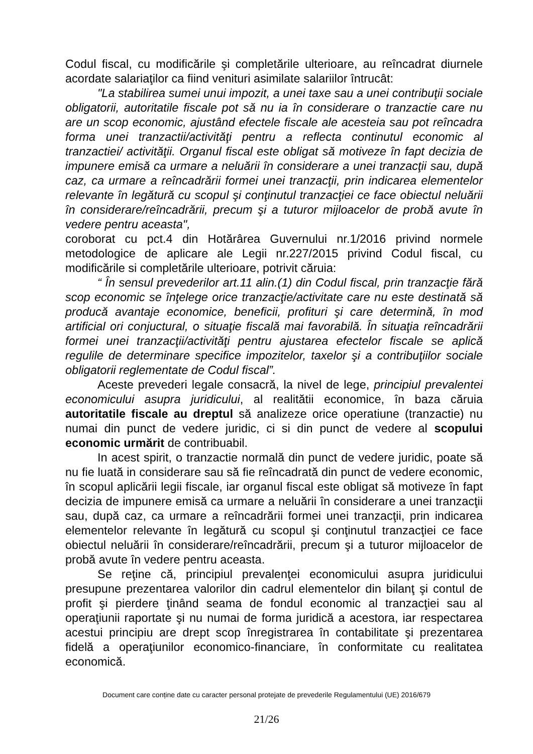Codul fiscal, cu modificările şi completările ulterioare, au reîncadrat diurnele acordate salariaţilor ca fiind venituri asimilate salariilor întrucât:
"La stabilirea sumei unui impozit, a unei taxe sau a unei contribuţii sociale obligatorii, autoritatile fiscale pot să nu ia în considerare o tranzactie care nu are un scop economic, ajustând efectele fiscale ale acesteia sau pot reîncadra forma unei tranzactii/activităţi pentru a reflecta continutul economic al tranzactiei/ activităţii. Organul fiscal este obligat să motiveze în fapt decizia de impunere emisă ca urmare a neluării în considerare a unei tranzacţii sau, după caz, ca urmare a reîncadrării formei unei tranzacţii, prin indicarea elementelor relevante în legătură cu scopul şi conţinutul tranzacţiei ce face obiectul neluării în considerare/reîncadrării, precum şi a tuturor mijloacelor de probă avute în vedere pentru aceasta",
coroborat cu pct.4 din Hotărârea Guvernului nr.1/2016 privind normele metodologice de aplicare ale Legii nr.227/2015 privind Codul fiscal, cu modificările si completările ulterioare, potrivit căruia:
“ În sensul prevederilor art.11 alin.(1) din Codul fiscal, prin tranzacţie fără scop economic se înţelege orice tranzacţie/activitate care nu este destinată să producă avantaje economice, beneficii, profituri şi care determină, în mod artificial ori conjuctural, o situaţie fiscală mai favorabilă. În situaţia reîncadrării formei unei tranzacţii/activităţi pentru ajustarea efectelor fiscale se aplică regulile de determinare specifice impozitelor, taxelor şi a contribuţiilor sociale obligatorii reglementate de Codul fiscal”.
Aceste prevederi legale consacră, la nivel de lege, principiul prevalentei economicului asupra juridicului, al realitătii economice, în baza căruia autoritatile fiscale au dreptul să analizeze orice operatiune (tranzactie) nu numai din punct de vedere juridic, ci si din punct de vedere al scopului economic urmărit de contribuabil.
In acest spirit, o tranzactie normală din punct de vedere juridic, poate să nu fie luată in considerare sau să fie reîncadrată din punct de vedere economic, în scopul aplicării legii fiscale, iar organul fiscal este obligat să motiveze în fapt decizia de impunere emisă ca urmare a neluării în considerare a unei tranzacţii sau, după caz, ca urmare a reîncadrării formei unei tranzacţii, prin indicarea elementelor relevante în legătură cu scopul şi conţinutul tranzacţiei ce face obiectul neluării în considerare/reîncadrării, precum şi a tuturor mijloacelor de probă avute în vedere pentru aceasta.
Se reţine că, principiul prevalenţei economicului asupra juridicului presupune prezentarea valorilor din cadrul elementelor din bilanţ şi contul de profit şi pierdere ţinând seama de fondul economic al tranzacţiei sau al operaţiunii raportate şi nu numai de forma juridică a acestora, iar respectarea acestui principiu are drept scop înregistrarea în contabilitate şi prezentarea fidelă a operaţiunilor economico-financiare, în conformitate cu realitatea economică.
Document care conține date cu caracter personal protejate de prevederile Regulamentului (UE) 2016/679
21/26